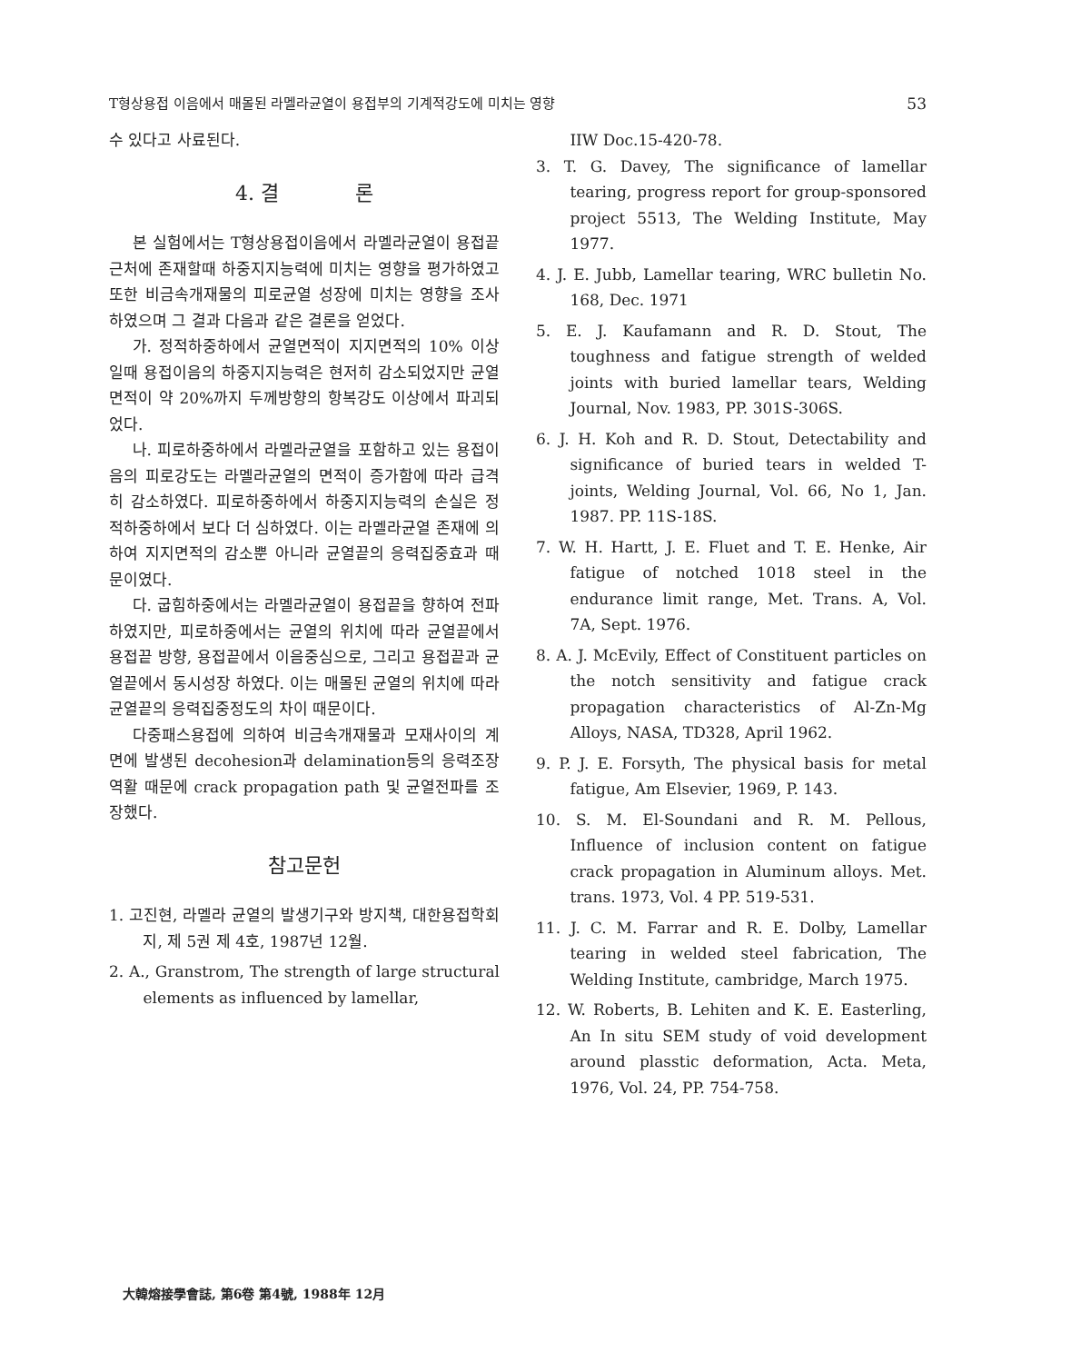T형상용접 이음에서 매몰된 라멜라균열이 용접부의 기계적강도에 미치는 영향 53
수 있다고 사료된다.
4. 결 론
본 실험에서는 T형상용접이음에서 라멜라균열이 용접끝 근처에 존재할때 하중지지능력에 미치는 영향을 평가하였고 또한 비금속개재물의 피로균열 성장에 미치는 영향을 조사하였으며 그 결과 다음과 같은 결론을 얻었다.
가. 정적하중하에서 균열면적이 지지면적의 10% 이상일때 용접이음의 하중지지능력은 현저히 감소되었지만 균열면적이 약 20%까지 두께방향의 항복강도 이상에서 파괴되었다.
나. 피로하중하에서 라멜라균열을 포함하고 있는 용접이음의 피로강도는 라멜라균열의 면적이 증가함에 따라 급격히 감소하였다. 피로하중하에서 하중지지능력의 손실은 정적하중하에서 보다 더 심하였다. 이는 라멜라균열 존재에 의하여 지지면적의 감소뿐 아니라 균열끝의 응력집중효과 때문이였다.
다. 굽힘하중에서는 라멜라균열이 용접끝을 향하여 전파하였지만, 피로하중에서는 균열의 위치에 따라 균열끝에서 용접끝 방향, 용접끝에서 이음중심으로, 그리고 용접끝과 균열끝에서 동시성장 하였다. 이는 매몰된 균열의 위치에 따라 균열끝의 응력집중정도의 차이 때문이다.
다중패스용접에 의하여 비금속개재물과 모재사이의 계면에 발생된 decohesion과 delamination등의 응력조장역활 때문에 crack propagation path 및 균열전파를 조장했다.
참고문헌
1. 고진현, 라멜라 균열의 발생기구와 방지책, 대한용접학회지, 제 5권 제 4호, 1987년 12월.
2. A., Granstrom, The strength of large structural elements as influenced by lamellar,
IIW Doc.15-420-78.
3. T. G. Davey, The significance of lamellar tearing, progress report for group-sponsored project 5513, The Welding Institute, May 1977.
4. J. E. Jubb, Lamellar tearing, WRC bulletin No. 168, Dec. 1971
5. E. J. Kaufamann and R. D. Stout, The toughness and fatigue strength of welded joints with buried lamellar tears, Welding Journal, Nov. 1983, PP. 301S-306S.
6. J. H. Koh and R. D. Stout, Detectability and significance of buried tears in welded T-joints, Welding Journal, Vol. 66, No 1, Jan. 1987. PP. 11S-18S.
7. W. H. Hartt, J. E. Fluet and T. E. Henke, Air fatigue of notched 1018 steel in the endurance limit range, Met. Trans. A, Vol. 7A, Sept. 1976.
8. A. J. McEvily, Effect of Constituent particles on the notch sensitivity and fatigue crack propagation characteristics of Al-Zn-Mg Alloys, NASA, TD328, April 1962.
9. P. J. E. Forsyth, The physical basis for metal fatigue, Am Elsevier, 1969, P. 143.
10. S. M. El-Soundani and R. M. Pellous, Influence of inclusion content on fatigue crack propagation in Aluminum alloys. Met. trans. 1973, Vol. 4 PP. 519-531.
11. J. C. M. Farrar and R. E. Dolby, Lamellar tearing in welded steel fabrication, The Welding Institute, cambridge, March 1975.
12. W. Roberts, B. Lehiten and K. E. Easterling, An In situ SEM study of void development around plasstic deformation, Acta. Meta, 1976, Vol. 24, PP. 754-758.
大韓熔接學會誌, 第6卷 第4號, 1988年 12月